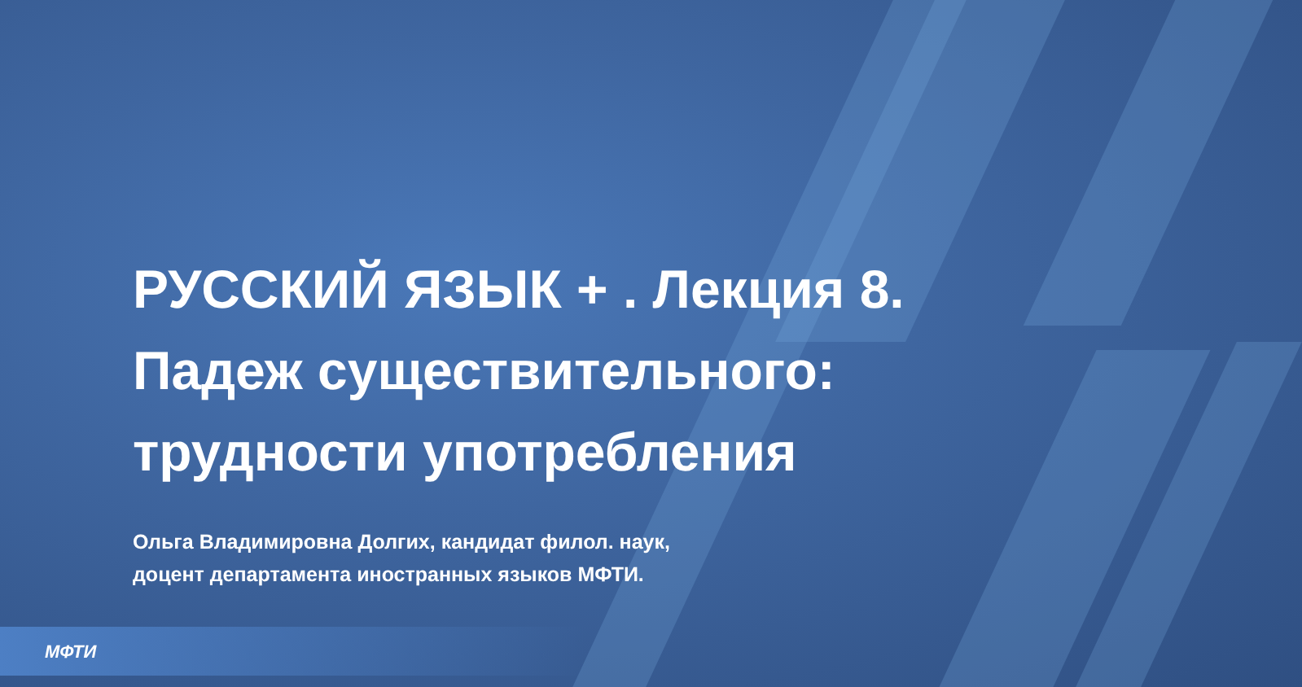РУССКИЙ ЯЗЫК + . Лекция 8.
Падеж существительного:
трудности употребления
Ольга Владимировна Долгих, кандидат филол. наук,
доцент департамента иностранных языков МФТИ.
МФТИ